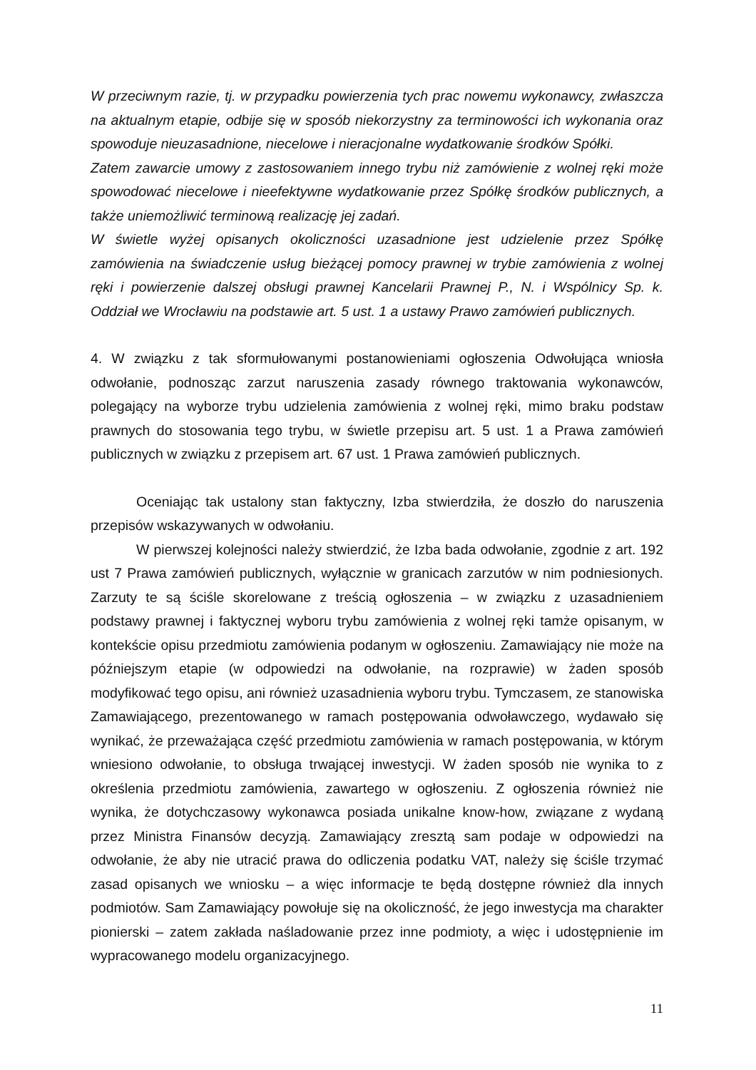W przeciwnym razie, tj. w przypadku powierzenia tych prac nowemu wykonawcy, zwłaszcza na aktualnym etapie, odbije się w sposób niekorzystny za terminowości ich wykonania oraz spowoduje nieuzasadnione, niecelowe i nieracjonalne wydatkowanie środków Spółki.
Zatem zawarcie umowy z zastosowaniem innego trybu niż zamówienie z wolnej ręki może spowodować niecelowe i nieefektywne wydatkowanie przez Spółkę środków publicznych, a także uniemożliwić terminową realizację jej zadań.
W świetle wyżej opisanych okoliczności uzasadnione jest udzielenie przez Spółkę zamówienia na świadczenie usług bieżącej pomocy prawnej w trybie zamówienia z wolnej ręki i powierzenie dalszej obsługi prawnej Kancelarii Prawnej P., N. i Wspólnicy Sp. k. Oddział we Wrocławiu na podstawie art. 5 ust. 1 a ustawy Prawo zamówień publicznych.
4. W związku z tak sformułowanymi postanowieniami ogłoszenia Odwołująca wniosła odwołanie, podnosząc zarzut naruszenia zasady równego traktowania wykonawców, polegający na wyborze trybu udzielenia zamówienia z wolnej ręki, mimo braku podstaw prawnych do stosowania tego trybu, w świetle przepisu art. 5 ust. 1 a Prawa zamówień publicznych w związku z przepisem art. 67 ust. 1 Prawa zamówień publicznych.
Oceniając tak ustalony stan faktyczny, Izba stwierdziła, że doszło do naruszenia przepisów wskazywanych w odwołaniu.
W pierwszej kolejności należy stwierdzić, że Izba bada odwołanie, zgodnie z art. 192 ust 7 Prawa zamówień publicznych, wyłącznie w granicach zarzutów w nim podniesionych. Zarzuty te są ściśle skorelowane z treścią ogłoszenia – w związku z uzasadnieniem podstawy prawnej i faktycznej wyboru trybu zamówienia z wolnej ręki tamże opisanym, w kontekście opisu przedmiotu zamówienia podanym w ogłoszeniu. Zamawiający nie może na późniejszym etapie (w odpowiedzi na odwołanie, na rozprawie) w żaden sposób modyfikować tego opisu, ani również uzasadnienia wyboru trybu. Tymczasem, ze stanowiska Zamawiającego, prezentowanego w ramach postępowania odwoławczego, wydawało się wynikać, że przeważająca część przedmiotu zamówienia w ramach postępowania, w którym wniesiono odwołanie, to obsługa trwającej inwestycji. W żaden sposób nie wynika to z określenia przedmiotu zamówienia, zawartego w ogłoszeniu. Z ogłoszenia również nie wynika, że dotychczasowy wykonawca posiada unikalne know-how, związane z wydaną przez Ministra Finansów decyzją. Zamawiający zresztą sam podaje w odpowiedzi na odwołanie, że aby nie utracić prawa do odliczenia podatku VAT, należy się ściśle trzymać zasad opisanych we wniosku – a więc informacje te będą dostępne również dla innych podmiotów. Sam Zamawiający powołuje się na okoliczność, że jego inwestycja ma charakter pionierski – zatem zakłada naśladowanie przez inne podmioty, a więc i udostępnienie im wypracowanego modelu organizacyjnego.
11